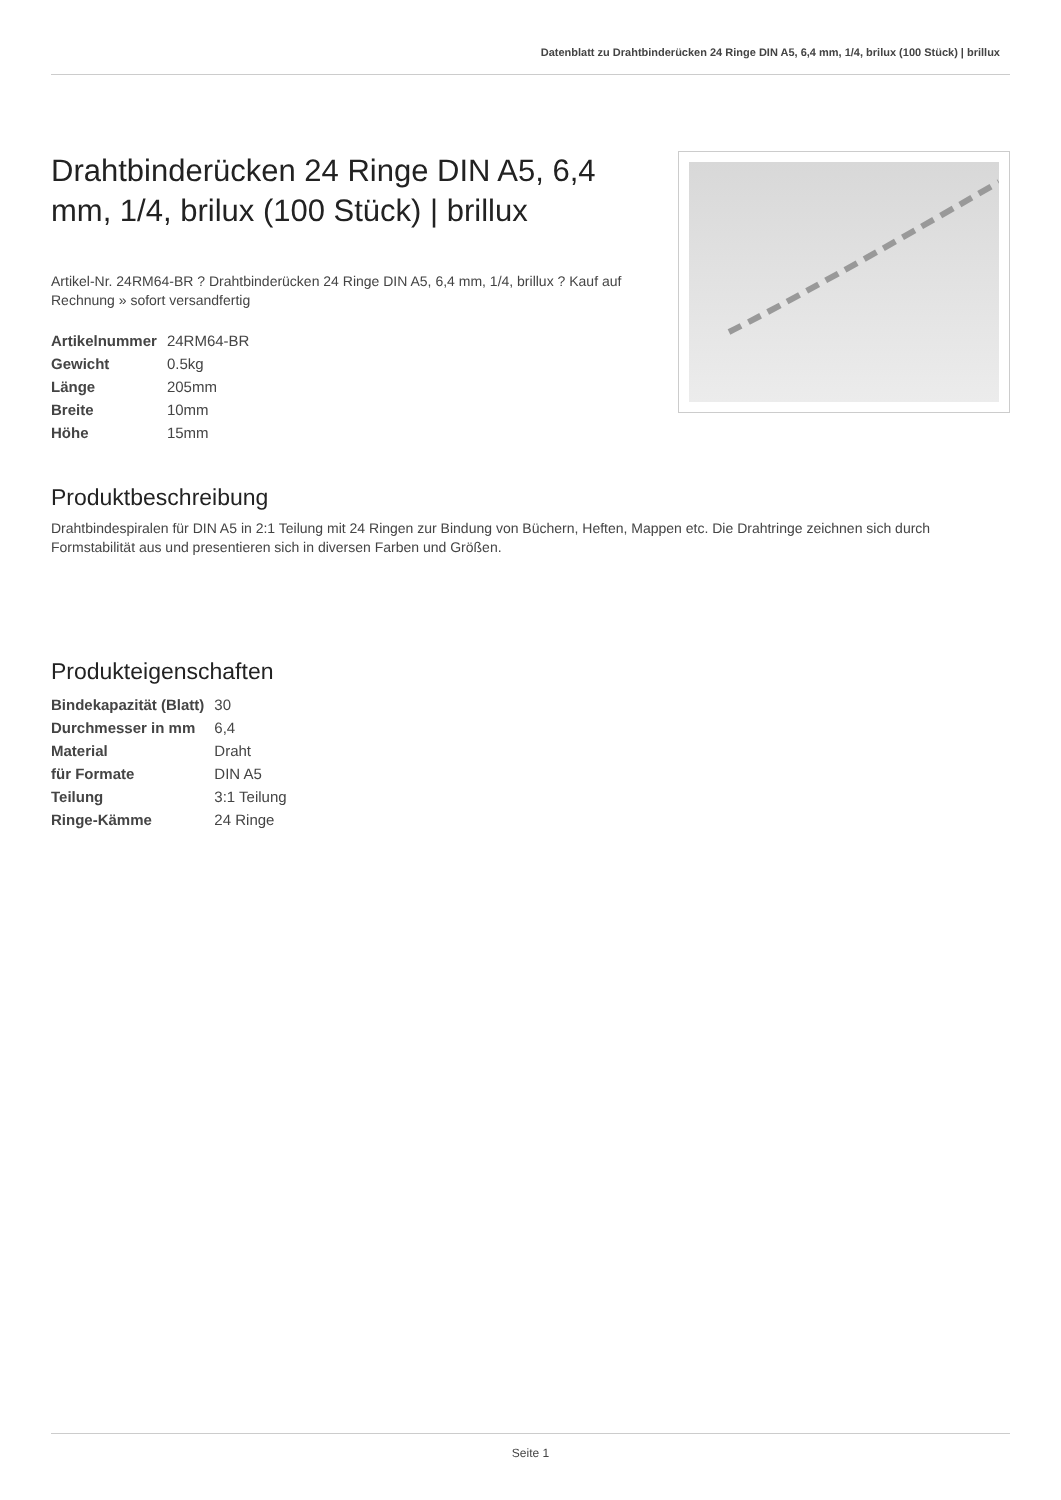Datenblatt zu Drahtbinderücken 24 Ringe DIN A5, 6,4 mm, 1/4, brilux (100 Stück) | brillux
Drahtbinderücken 24 Ringe DIN A5, 6,4 mm, 1/4, brilux (100 Stück) | brillux
Artikel-Nr. 24RM64-BR ? Drahtbinderücken 24 Ringe DIN A5, 6,4 mm, 1/4, brillux ? Kauf auf Rechnung » sofort versandfertig
| Artikelnummer | 24RM64-BR |
| Gewicht | 0.5kg |
| Länge | 205mm |
| Breite | 10mm |
| Höhe | 15mm |
Produktbeschreibung
Drahtbindespiralen für DIN A5 in 2:1 Teilung mit 24 Ringen zur Bindung von Büchern, Heften, Mappen etc. Die Drahtringe zeichnen sich durch Formstabilität aus und presentieren sich in diversen Farben und Größen.
Produkteigenschaften
| Bindekapazität (Blatt) | 30 |
| Durchmesser in mm | 6,4 |
| Material | Draht |
| für Formate | DIN A5 |
| Teilung | 3:1 Teilung |
| Ringe-Kämme | 24 Ringe |
Seite 1